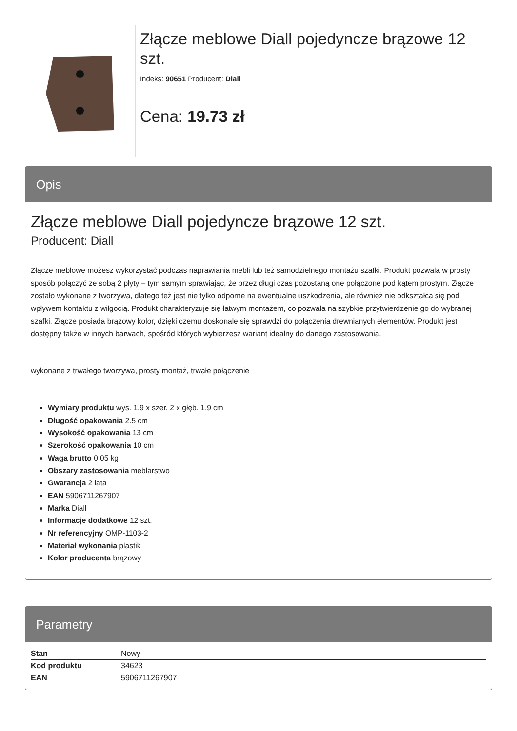Złącze meblowe Diall pojedyncze brązowe 12 szt.
Indeks: 90651 Producent: Diall
Cena: 19.73 zł
Opis
Złącze meblowe Diall pojedyncze brązowe 12 szt.
Producent: Diall
Złącze meblowe możesz wykorzystać podczas naprawiania mebli lub też samodzielnego montażu szafki. Produkt pozwala w prosty sposób połączyć ze sobą 2 płyty – tym samym sprawiając, że przez długi czas pozostaną one połączone pod kątem prostym. Złącze zostało wykonane z tworzywa, dlatego też jest nie tylko odporne na ewentualne uszkodzenia, ale również nie odkształca się pod wpływem kontaktu z wilgocią. Produkt charakteryzuje się łatwym montażem, co pozwala na szybkie przytwierdzenie go do wybranej szafki. Złącze posiada brązowy kolor, dzięki czemu doskonale się sprawdzi do połączenia drewnianych elementów. Produkt jest dostępny także w innych barwach, spośród których wybierzesz wariant idealny do danego zastosowania.
wykonane z trwałego tworzywa, prosty montaż, trwałe połączenie
Wymiary produktu wys. 1,9 x szer. 2 x głęb. 1,9 cm
Długość opakowania 2.5 cm
Wysokość opakowania 13 cm
Szerokość opakowania 10 cm
Waga brutto 0.05 kg
Obszary zastosowania meblarstwo
Gwarancja 2 lata
EAN 5906711267907
Marka Diall
Informacje dodatkowe 12 szt.
Nr referencyjny OMP-1103-2
Materiał wykonania plastik
Kolor producenta brązowy
Parametry
| Stan | Nowy |
| Kod produktu | 34623 |
| EAN | 5906711267907 |